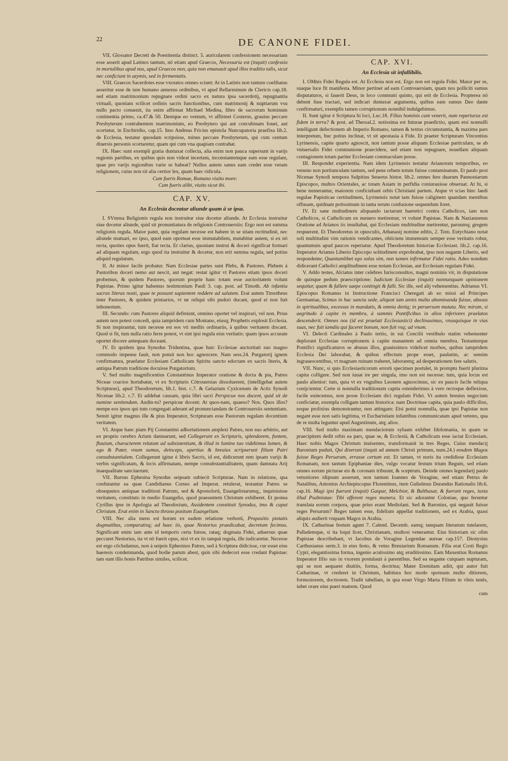22 DE CANONE FIDEI.
VII. Glossator Decreti de Poenitentia distinct. 5. auricularem confessionem necessariam esse asserit apud Latinos tantum, nō etiam apud Graecos, Necessaria est (inquit) confessio in mortalibus apud nos, apud Graecos non, quia non emanauit apud illos traditio talis, sicut nec conficiunt in azymis, sed in fermentatis.
VIII. Graecos Sacerdotes esse vxoratos omnes sciunt: At in Latinis non tantum coelibatus asseritur esse de iure humano annexus ordinibus, vt apud Bellarminum de Clericis cap.18. sed etiam matrimonium repugnare ordini sacro ex natura ipsa sacerdotij, repugnantia virtuali, quoniam scilicet ordinis sacris functionibus, cum matrimonij & nuptiarum vsu nullo pacto conuenit, ita enim affirmat Michael Medina, libro de sacrorum hominum continentia primo, ca.47.& 50. Denique eo ventum, vt affirmet Costerus, grauius peccare Presbyterum contrahentem matrimonium, eo Presbytero qui aut concubinam fouet, aut scortatur, in Enchiridio, cap.15. Imo Andreas Fricius epistola Nuncupatoria praefixa lib.2. de Ecclesia, testatur quosdam scripsisse, minus peccare Presbyterum, qui cum centum diuersis personis scortaretur, quam qui cum vna quapiam contrahat.
IX. Haec sunt exempli gratia duntaxat collecta, alia enim non pauca supersunt in varijs regionis partibus, ex quibus quis non videat incertam, inconstantemque eam esse regulam, quae pro varijs regionibus varie se habeat? Nullus autem sanus eam credet esse veram religionem, cuius non sit alia certior lex, quam haec ridicula.
Cum fueris Romae, Romano viuito more:
Cum fueris alibi, viuito sicut ibi.
CAP. XV.
An Ecclesia doceatur aliunde quam à se ipsa.
I. SVmma Religionis regula non instruitur siue docetur aliunde. At Ecclesia instruitur siue docetur aliunde, quid sit pronuntiatura de religionis Controuersiis: Ergo non est summa religionis regula. Maior patet, quia regulam necesse est habere in se sitam rectitudinē, nec aliunde mutuari, eo ipso, quod eam oporteat esse immutabilem, mutabitur autem, si ex nō recta, quoties opus fuerit, fiat recta. Et clarius, quoniam instrui & doceri significat formari ad aliquam regulam, ergo quod ita instruitur & docetur, non erit summa regula, sed potius aliquid regulatum.
II. At minor facile probatur. Nam Ecclesiae partes sunt Plebs, & Pastores. Plebem à Pastoribus doceri nemo aut nescit, aut negat: restat igitur vt Pastores etiam ipsos doceri probemus, & quidem Pastores, quorum proprie hanc totam esse auctoritatem volunt Papistae. Primo igitur habemus testimonium Pauli 3. cap. post. ad Timoth. Ab infantia sacras literas nosti, quae te possunt sapientem reddere ad salutem. Erat autem Timotheus inter Pastores, & quidem primarios, vt ne reliqui sibi pudori ducant, quod ei non fuit inhonestum.
III. Secundo: cum Pastores aliquid definiunt, omnino oportet vel inspirari, vel non. Prius autem non potest concedi, quia iampridem cum Montano, eiusq; Prophetis explosit Ecclesia. Si non inspirantur, tum necesse est eos vti mediis ordinariis, à quibus veritatem discant. Quod si fit, tum nulla ratio ferre potest, vt sint ipsi regula eius veritatis: quam ipsos accurate oportet discere antequam doceant.
IV. Et quidem ipsa Synodus Tridentina, quae huic Ecclesiae auctoritati suo magno commodo impense fauit, non potuit non hoc agnoscere. Nam sess.24. Purgatorij ignem confirmatura, praefatur Ecclesiam Catholicam Spiritu sancto edoctam ex sacris literis, & antiqua Patrum traditione docuisse Purgatorium.
V. Sed multo magnificentius Constantinus Imperator oratione & docta & pia, Patres Niceae coactos hortabatur, vt ex Scripturis Cōtrouersias dissoluerent, (intelligebat autem Scripturas), apud Theodoretum, lib.1. hist. c.7. & Gelazium Cyzicenum de Actis Synodi Nicenae lib.2. c.7. Et addebat causam, quia libri sacri Perspicue nos docent, quid sit de numine sentiendum. Audin-tu? perspicue docent: At quos-nam, quaeso? Nos. Quos illos? nempe eos ipsos qui tum congregati aderant ad pronunciandam de Controuersiis sententiam. Sensit igitur magnus ille & pius Imperator, Scripturam esse Pastorum regulam docentium veritatem.
VI. Atque hanc piam Pij Constantini adhortationem amplexi Patres, non suo arbitrio, aut ex proprio cerebro Arium damnarunt, sed Collegerunt ex Scripturis, splendorem, fontem, fluuium, characterem relatum ad subsistentiam, & illud in lumine tuo videbimus lumen, & ego & Pater, vnum sumus, deinceps, apertius & breuius scripserunt filium Patri consubstantialem. Collegerunt igitur è libris Sacris, id est, didicerunt rem ipsam varijs & verbis significatam, & locis affirmatam, nempe consubstantialitatem, quam damnata Arij inaequalitate sanciuerunt.
VII. Rursus Ephesina Synodus seipsam subiecit Scripturae. Nam in relatione, qua confutantur ea quae Candidianus Comes ad Imperat. retulerat, testantur Patres se obsequutos antiquae traditioni Patrum, sed & Apostolorū, Euangelistarumq;, inquisiuisse veritatem, constituto in medio Euangelio, quod praesentem Christum exhiberet. Et postea Cyrillus ipse in Apologia ad Theodosium, Assidentem constituit Synodus, imo & caput Christum. Erat enim in Sancto throno positum Euangelium.
VIII. Nec alia mens est horum ex eadem relatione verborū, Propositis pietatis dogmatibus, comparatisq; ad haec iis, quae Nestorius praedicabat, decretum fecimus. Significant enim iam ante id temporis certa fuisse, rataq; dogmata Fidei, aduersus quae peccaret Nestorius, ita vt nō fuerit opus, nisi vt ex iis tanquā regula, ille iudicaretur. Necesse est ergo cōcludamus, non à seipsis Ephesinos Patres, sed à Scriptura didicisse, cur esset eius haeresis condemnanda, quod hodie parum abest, quin sibi dedecori esse credant Papistae: tam sunt illis bonis Patribus similes, scilicet.
CAP. XVI.
An Ecclesia sit infallibilis.
I. OMnis Fidei Regula est. At Ecclesia non est. Ergo non est regula Fidei. Maior per se, suaque luce fit manifesta. Minor pertinet ad eam Controuersiam, quam nos polliciti sumus disputaturos, si fauerit Deus, in loco communi quinto, qui erit de Ecclesia. Propterea nō debent fuse tractari, sed indicari duntaxat argumenta, quibus eam sumus Deo dante confirmaturi, exemplis tamen corruptionum nonnihil indulgebimus.
II. Sunt igitur è Scriptura hi loci, Luc.18. Filius hominis cum venerit, num reperturus est fidem in terra? & post. ad Thessal.2. notissima est futurae praedictio, quam etsi nonnulli intelligunt defectionem ab Imperio Romano, tamen & textus circumstantia, & maxima pars interpretum, huc potius inclinat, vt sit apostasia à Fide. Et praeter Scripturam Vincentius Lyrinensis, capite quarto agnoscit, non tantum posse aliquam Ecclesiae particulam, se ab vniuersalis Fidei communione praecidere, sed etiam non repugnare, nouellam aliquam contagionem totam pariter Ecclesiam commaculare posse.
III. Respondet experientia. Nam idem Lyrinensis testatur Arianorum temporibus, eo veneno non portiunculam tantum, sed pene orbem totum fuisse contaminatum. Et paulo post Nicenae Synodi tempora Sulpitius Seuerus histor. lib.2. omnes fere duarum Pannoniarum Episcopos, multos Orientales, ac totam Asiam in perfidia coniurauisse obseruat. At hi, si bene numerantur, maiorem conficiebant orbis Christiani partem. Atque vt scias hinc laedi regulae Papisticae certitudinem, Lyrinensis notat tam fuisse caliginem quandam mentibus offusam, quidnam potissimum in tanta rerum confusione sequendum foret.
IV. Et sane multudinem aliquando iactarunt haeretici contra Catholicos, iam non Catholicos, si Catholicum ex numero metiremur, vt volunt Papistae. Nam & Nazianzenus Oratione ad Arianos iis insultabat, qui Ecclesiam multitudine metirentur, paruumq; gregem respuerent. Et Theodoretus in opusculis, Athanasij nomine editis, 2. Tom. Eutychiano notat soli multitudini vim rationis vendicantes, obiiciens immensum semper esse veritatis robur, quantumuis apud paucos reperiatur. Apud Theodoretum historiae Ecclesiast. lib.2. cap.16. Imperator Arianus Liberio Episcopo solitudinem exprobrabat, ipso non negante Liberio, sed respondente; Quantumlibet ego solus sim, non tamen infirmatur Fidei ratio. Adeo nondum didicerant Catholici amplitudinem esse notam Ecclesiae, aut Ecclesiam regulam Fidei.
V. Addo testes, Alciatus inter celebres Iurisconsultos, magni nominis vir, in disputatione de quinque pedum praescriptione: Iudicium Ecclesiae (inquit) nonnunquam opinionem sequitur, quam & fallere saepe contingit & falli. Sic ille, sed alij vehementius. Adrianus VI. Episcopus Romanus in Instructione Francisci Cheregati ab eo missi ad Principes Germaniae, Scimus in hac sancta sede, aliquot iam annis multa abominanda fuisse, abusus in spiritualibus, excessus in mandatis, & omnia deniq; in peruersum mutata. Nec mirum, si aegritudo à capite in membra, à summis Pontificibus in alios inferiores praelatos descenderit. Omnes nos (id est praelati Ecclesiastici) declinauimus, vnusquisque in vias suas, nec fuit iamdiu qui faceret bonum, non fuit vsq; ad vnum.
VI. Delecti Cardinales à Paulo tertio, in sui Concilii vestibulo statim vehementer deplorant Ecclesiae corruptionem à capite manantem ad omnia membra. Testanturque Pontifici significaturos se abusus illos, grauissimos videlicet morbos, quibus iampridem Ecclesia Dei laborabat, & quibus effectum prope esset, paulatim, ac sensim ingrauescentibus, vt magnam ruinam traheret, laboraretq; ad desperationem fere salutis.
VII. Nunc, si quis Ecclesiasticorum errorū specimen postulet, in promptu fuerit plurima capita colligere. Sed non iuuat ire per singula, imo non est necesse: tum, quia locus est paulo alienior: tum, quia vt ex vnguibus Leonem agnoscimus, sic ex paucis facile reliqua conijcientur. Certe si nonnulla traditionum capita ostenderimus à vero rectoque deflexisse, facile euincemus, non posse Ecclesiam dici regulam Fidei. Vt autem breuius negocium conficiatur, exempla colligam tantum historica: nam Doctrinae capita, quia paulo difficilius, eoque prolixius demonstrantur, non attingam: Etsi potui nonnulla, quae ipsi Papistae non negant esse non satis legitima, vt Eucharistiam infantibus communicatam apud veteres, qua de re multa leguntur apud Augustinum, atq; alios.
VIII. Sed multo maximam mendaciorum syluam exhibet Idolomania, in quam se praecipitem dedit orbis ea pars, quae se, & Ecclesiā, & Catholicam esse iactat Ecclesiam. Haec nobis Magos Christum inuisentes, transformauit in tres Reges. Cuius mendacij Baronium puduit, Qui dixerunt (inquit ad annum Christi primum, num.24.) eosdem Magos fuisse Reges Persarum, errasse certum est. Et tamen, vt noris ita credidisse Ecclesiam Romanam, non tantum Epiphaniae dies, vulgo vocatur festum trium Regum, sed etiam omnes eorum picturae eis & coronam tribuunt, & sceptrum. Deinde omnes legendarij paulo vetustiores idipsum asserunt, non tantum Ioannes de Voragine, sed etiam Petrus de Natalibus, Antonius Archiepiscopus Florentinus, item Gulielmus Durandus Rationalis lib.6. cap.16. Magi ipsi fuerunt (inquit) Gaspar, Melchior, & Balthasar, & fuerunt reges, iuxta illud Psalmistae: Tibi offerent reges munera. Et sic adorantur Coloniae, quo feruntur translata eorum corpora, quae prius erant Mediolani. Sed & Baronius, qui negauit fuisse reges Persarum? Reges tamen esse, fidelium appellat traditionem, sed ex Arabia, quasi aliquis audierit vnquam Magos in Arabia.
IX. Catharinae festum agunt 7. Calend. Decemb. eamq; tanquam literarum tutelarem, Pallademque, si ita loqui licet, Christianam, studiosi venerantur. Eius historiam sic olim Papistae describebant, vt Iacobus de Voragine Legendae aureae cap.157. Dionysius Carthusianus serm.3. in eius festo, & vetus Breuiarium Romanum. Filia erat Costi Regis Cypri, elegantissima forma, ingenio acutissimo atq; eruditissimo. Eam Maxentius Romanus Imperator filio suo in vxorem postulauit à parentibus. Sed ea negante cuiquam nupturam, qui se non aequaret diuitiis, forma, doctrina; Mater Eremitam adiit, qui autor fuit Catharinae, vt crederet in Christum, habitura hoc modo sponsum multo ditiorem, formosiorem, doctiorem. Tradit tabellam, in qua esset Virgo Maria Filium in vlnis tenēs, iubet orare eius pueri matrem. Quod
cum